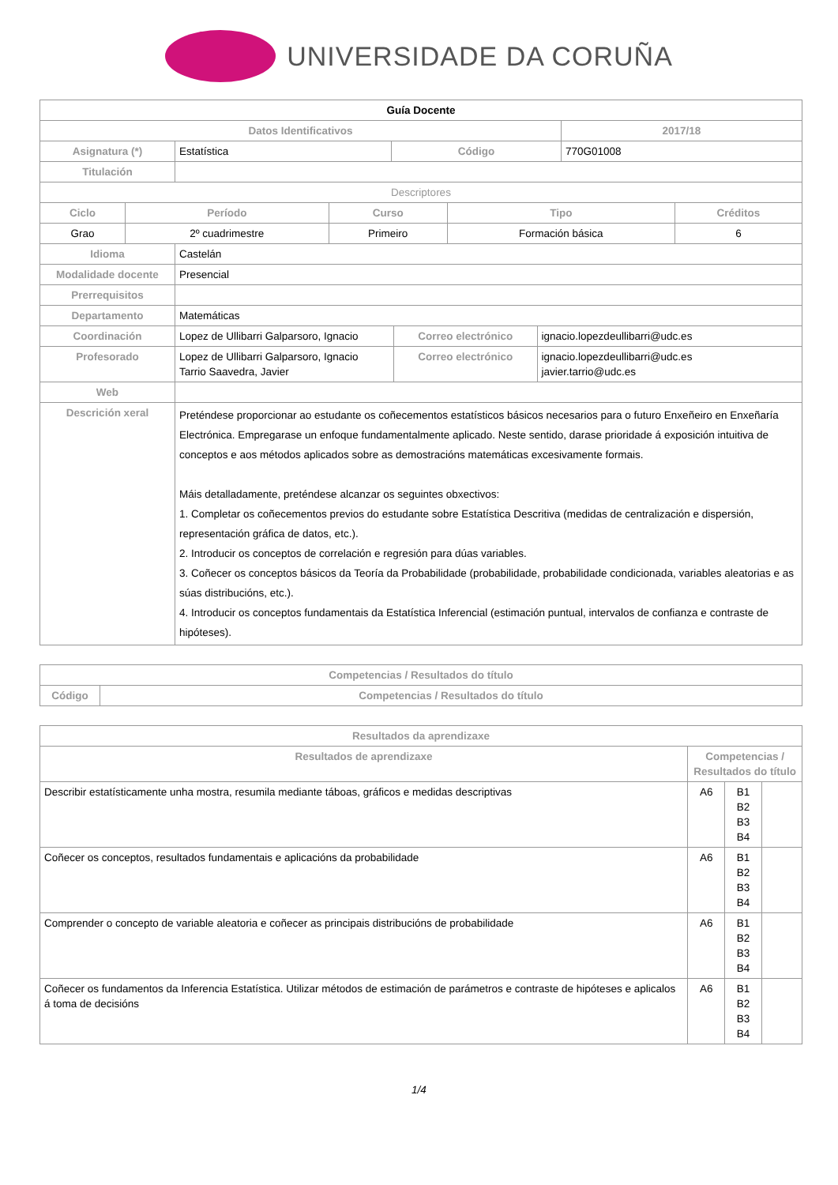UNIVERSIDADE DA CORUÑA
| Guía Docente | | | |
| --- | --- | --- | --- |
| Datos Identificativos | | | 2017/18 |
| Asignatura (*) | Estatística | Código | 770G01008 |
| Titulación | | | |
| Descriptores | | | |
| Ciclo | Período | Curso | Tipo | Créditos |
| --- | --- | --- | --- | --- |
| Grao | 2º cuadrimestre | Primeiro | Formación básica | 6 |
| Idioma | Castelán | | |
| Modalidade docente | Presencial | | |
| Prerrequisitos | | | |
| Departamento | Matemáticas | | |
| Coordinación | Lopez de Ullibarri Galparsoro, Ignacio | Correo electrónico | ignacio.lopezdeullibarri@udc.es |
| Profesorado | Lopez de Ullibarri Galparsoro, Ignacio Tarrio Saavedra, Javier | Correo electrónico | ignacio.lopezdeullibarri@udc.es javier.tarrio@udc.es |
| Web | | | |
| Descrición xeral | Preténdese proporcionar ao estudante os coñecementos estatísticos básicos necesarios para o futuro Enxeñeiro en Enxeñaría Electrónica. Empregarase un enfoque fundamentalmente aplicado. Neste sentido, darase prioridade á exposición intuitiva de conceptos e aos métodos aplicados sobre as demostracións matemáticas excesivamente formais. Máis detalladamente, preténdese alcanzar os seguintes obxectivos: 1. Completar os coñecementos previos do estudante sobre Estatística Descritiva (medidas de centralización e dispersión, representación gráfica de datos, etc.). 2. Introducir os conceptos de correlación e regresión para dúas variables. 3. Coñecer os conceptos básicos da Teoría da Probabilidade (probabilidade, probabilidade condicionada, variables aleatorias e as súas distribucións, etc.). 4. Introducir os conceptos fundamentais da Estatística Inferencial (estimación puntual, intervalos de confianza e contraste de hipóteses). | | |
| Competencias / Resultados do título | |
| --- | --- |
| Código | Competencias / Resultados do título |
| Resultados da aprendizaxe | | | |
| --- | --- | --- | --- |
| Resultados de aprendizaxe | Competencias / Resultados do título | | |
| Describir estatísticamente unha mostra, resumila mediante táboas, gráficos e medidas descriptivas | A6 | B1 B2 B3 B4 | |
| Coñecer os conceptos, resultados fundamentais e aplicacións da probabilidade | A6 | B1 B2 B3 B4 | |
| Comprender o concepto de variable aleatoria e coñecer as principais distribucións de probabilidade | A6 | B1 B2 B3 B4 | |
| Coñecer os fundamentos da Inferencia Estatística. Utilizar métodos de estimación de parámetros e contraste de hipóteses e aplicalos á toma de decisións | A6 | B1 B2 B3 B4 | |
1/4